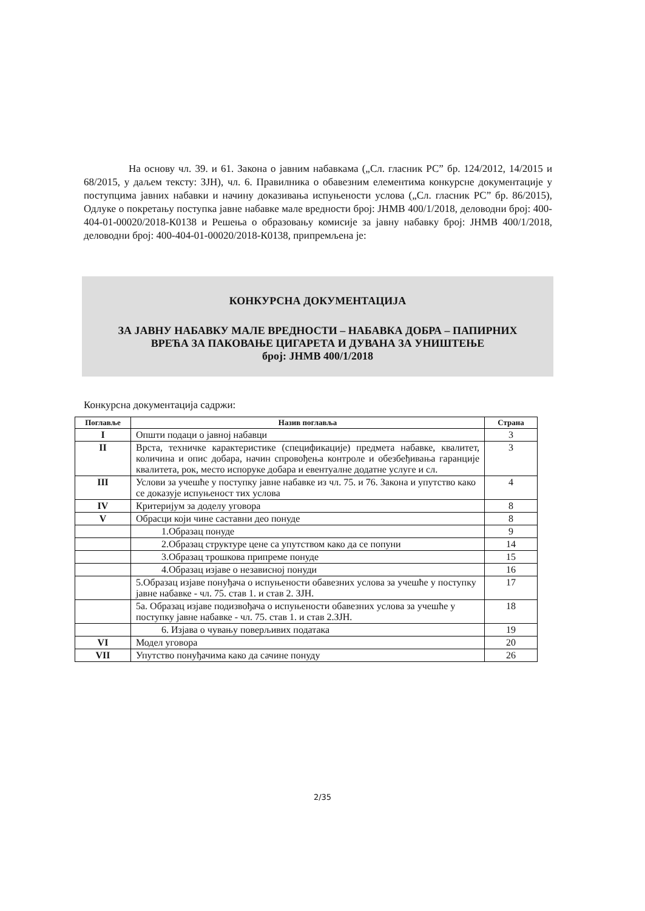На основу чл. 39. и 61. Закона о јавним набавкама („Сл. гласник РС” бр. 124/2012, 14/2015 и 68/2015, у даљем тексту: ЗЈН), чл. 6. Правилника о обавезним елементима конкурсне документације у поступцима јавних набавки и начину доказивања испуњености услова („Сл. гласник РС” бр. 86/2015), Одлуке о покретању поступка јавне набавке мале вредности број: ЈНМВ 400/1/2018, деловодни број: 400-404-01-00020/2018-К0138 и Решења о образовању комисије за јавну набавку број: ЈНМВ 400/1/2018, деловодни број: 400-404-01-00020/2018-К0138, припремљена је:
КОНКУРСНА ДОКУМЕНТАЦИЈА
ЗА ЈАВНУ НАБАВКУ МАЛЕ ВРЕДНОСТИ – НАБАВКА ДОБРА – ПАПИРНИХ
ВРЕЋА ЗА ПАКОВАЊЕ ЦИГАРЕТА И ДУВАНА ЗА УНИШТЕЊЕ
број: ЈНМВ 400/1/2018
Конкурсна документација садржи:
| Поглавље | Назив поглавља | Страна |
| --- | --- | --- |
| I | Општи подаци о јавној набавци | 3 |
| II | Врста, техничке карактеристике (спецификације) предмета набавке, квалитет, количина и опис добара, начин спровођења контроле и обезбеђивања гаранције квалитета, рок, место испоруке добара и евентуалне додатне услуге и сл. | 3 |
| III | Услови за учешће у поступку јавне набавке из чл. 75. и 76. Закона и упутство како се доказује испуњеност тих услова | 4 |
| IV | Критеријум за доделу уговора | 8 |
| V | Обрасци који чине саставни део понуде | 8 |
| | 1.Образац понуде | 9 |
| | 2.Образац структуре цене са упутством како да се попуни | 14 |
| | 3.Образац трошкова припреме понуде | 15 |
| | 4.Образац изјаве о независној понуди | 16 |
| | 5.Образац изјаве понуђача о испуњености обавезних услова за учешће у поступку јавне набавке - чл. 75. став 1. и став 2. ЗЈН. | 17 |
| | 5а. Образац изјаве подизвођача о испуњености обавезних услова за учешће у поступку јавне набавке - чл. 75. став 1. и став 2.ЗЈН. | 18 |
| | 6. Изјава о чувању поверљивих података | 19 |
| VI | Модел уговора | 20 |
| VII | Упутство понуђачима како да сачине понуду | 26 |
2/35